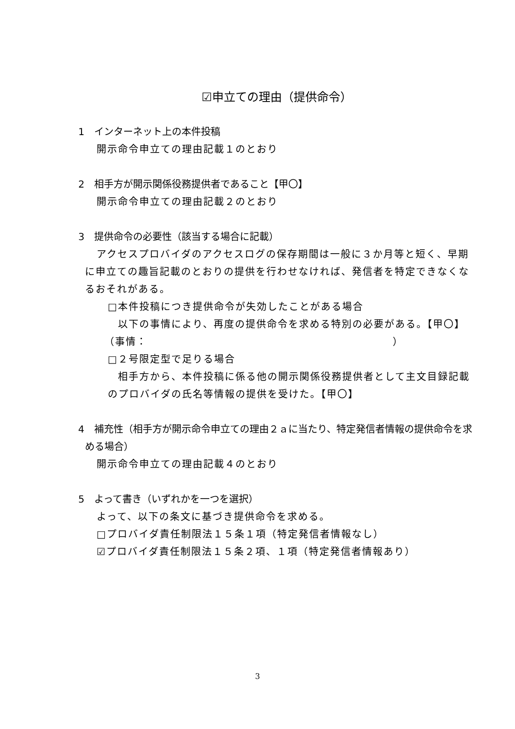☑申立ての理由（提供命令）
1　インターネット上の本件投稿
開示命令申立ての理由記載１のとおり
2　相手方が開示関係役務提供者であること【甲〇】
開示命令申立ての理由記載２のとおり
3　提供命令の必要性（該当する場合に記載）
アクセスプロバイダのアクセスログの保存期間は一般に３か月等と短く、早期に申立ての趣旨記載のとおりの提供を行わせなければ、発信者を特定できなくなるおそれがある。
□本件投稿につき提供命令が失効したことがある場合
以下の事情により、再度の提供命令を求める特別の必要がある。【甲〇】
（事情：　　　　　　　　　　　　　　　　　　　　　　　）
□２号限定型で足りる場合
相手方から、本件投稿に係る他の開示関係役務提供者として主文目録記載のプロバイダの氏名等情報の提供を受けた。【甲〇】
4　補充性（相手方が開示命令申立ての理由２ａに当たり、特定発信者情報の提供命令を求める場合）
開示命令申立ての理由記載４のとおり
5　よって書き（いずれかを一つを選択）
よって、以下の条文に基づき提供命令を求める。
□プロバイダ責任制限法１５条１項（特定発信者情報なし）
☑プロバイダ責任制限法１５条２項、１項（特定発信者情報あり）
3